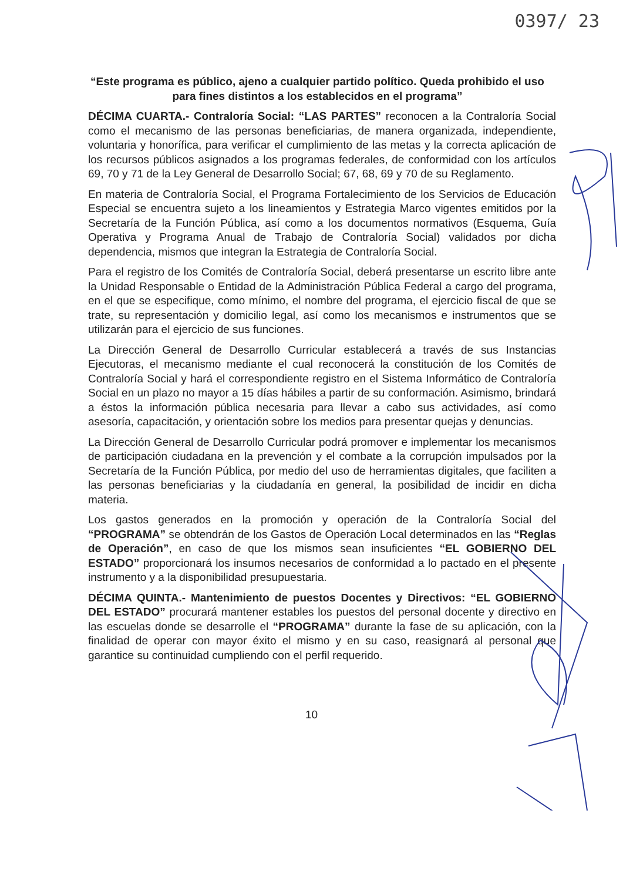0397/ 23
“Este programa es público, ajeno a cualquier partido político. Queda prohibido el uso para fines distintos a los establecidos en el programa”
DÉCIMA CUARTA.- Contraloría Social: “LAS PARTES” reconocen a la Contraloría Social como el mecanismo de las personas beneficiarias, de manera organizada, independiente, voluntaria y honorífica, para verificar el cumplimiento de las metas y la correcta aplicación de los recursos públicos asignados a los programas federales, de conformidad con los artículos 69, 70 y 71 de la Ley General de Desarrollo Social; 67, 68, 69 y 70 de su Reglamento.
En materia de Contraloría Social, el Programa Fortalecimiento de los Servicios de Educación Especial se encuentra sujeto a los lineamientos y Estrategia Marco vigentes emitidos por la Secretaría de la Función Pública, así como a los documentos normativos (Esquema, Guía Operativa y Programa Anual de Trabajo de Contraloría Social) validados por dicha dependencia, mismos que integran la Estrategia de Contraloría Social.
Para el registro de los Comités de Contraloría Social, deberá presentarse un escrito libre ante la Unidad Responsable o Entidad de la Administración Pública Federal a cargo del programa, en el que se especifique, como mínimo, el nombre del programa, el ejercicio fiscal de que se trate, su representación y domicilio legal, así como los mecanismos e instrumentos que se utilizarán para el ejercicio de sus funciones.
La Dirección General de Desarrollo Curricular establecerá a través de sus Instancias Ejecutoras, el mecanismo mediante el cual reconocerá la constitución de los Comités de Contraloría Social y hará el correspondiente registro en el Sistema Informático de Contraloría Social en un plazo no mayor a 15 días hábiles a partir de su conformación. Asimismo, brindará a éstos la información pública necesaria para llevar a cabo sus actividades, así como asesoría, capacitación, y orientación sobre los medios para presentar quejas y denuncias.
La Dirección General de Desarrollo Curricular podrá promover e implementar los mecanismos de participación ciudadana en la prevención y el combate a la corrupción impulsados por la Secretaría de la Función Pública, por medio del uso de herramientas digitales, que faciliten a las personas beneficiarias y la ciudadanía en general, la posibilidad de incidir en dicha materia.
Los gastos generados en la promoción y operación de la Contraloría Social del “PROGRAMA” se obtendrán de los Gastos de Operación Local determinados en las “Reglas de Operación”, en caso de que los mismos sean insuficientes “EL GOBIERNO DEL ESTADO” proporcionará los insumos necesarios de conformidad a lo pactado en el presente instrumento y a la disponibilidad presupuestaria.
DÉCIMA QUINTA.- Mantenimiento de puestos Docentes y Directivos: “EL GOBIERNO DEL ESTADO” procurará mantener estables los puestos del personal docente y directivo en las escuelas donde se desarrolle el “PROGRAMA” durante la fase de su aplicación, con la finalidad de operar con mayor éxito el mismo y en su caso, reasignará al personal que garantice su continuidad cumpliendo con el perfil requerido.
10